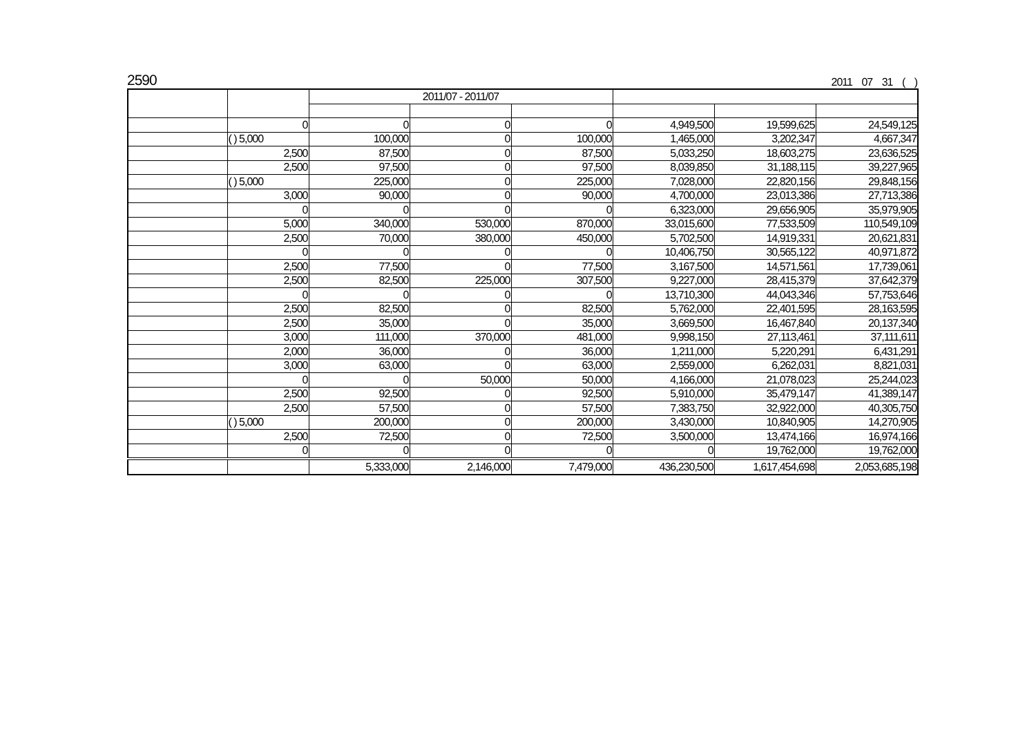2590 2011 07 31 ( )
| | | 2011/07 - 2011/07 | | | | | |
| | 0 | 0 | 0 | 0 | 4,949,500 | 19,599,625 | 24,549,125 |
| | ( ) 5,000 | 100,000 | 0 | 100,000 | 1,465,000 | 3,202,347 | 4,667,347 |
| | 2,500 | 87,500 | 0 | 87,500 | 5,033,250 | 18,603,275 | 23,636,525 |
| | 2,500 | 97,500 | 0 | 97,500 | 8,039,850 | 31,188,115 | 39,227,965 |
| | ( ) 5,000 | 225,000 | 0 | 225,000 | 7,028,000 | 22,820,156 | 29,848,156 |
| | 3,000 | 90,000 | 0 | 90,000 | 4,700,000 | 23,013,386 | 27,713,386 |
| | 0 | 0 | 0 | 0 | 6,323,000 | 29,656,905 | 35,979,905 |
| | 5,000 | 340,000 | 530,000 | 870,000 | 33,015,600 | 77,533,509 | 110,549,109 |
| | 2,500 | 70,000 | 380,000 | 450,000 | 5,702,500 | 14,919,331 | 20,621,831 |
| | 0 | 0 | 0 | 0 | 10,406,750 | 30,565,122 | 40,971,872 |
| | 2,500 | 77,500 | 0 | 77,500 | 3,167,500 | 14,571,561 | 17,739,061 |
| | 2,500 | 82,500 | 225,000 | 307,500 | 9,227,000 | 28,415,379 | 37,642,379 |
| | 0 | 0 | 0 | 0 | 13,710,300 | 44,043,346 | 57,753,646 |
| | 2,500 | 82,500 | 0 | 82,500 | 5,762,000 | 22,401,595 | 28,163,595 |
| | 2,500 | 35,000 | 0 | 35,000 | 3,669,500 | 16,467,840 | 20,137,340 |
| | 3,000 | 111,000 | 370,000 | 481,000 | 9,998,150 | 27,113,461 | 37,111,611 |
| | 2,000 | 36,000 | 0 | 36,000 | 1,211,000 | 5,220,291 | 6,431,291 |
| | 3,000 | 63,000 | 0 | 63,000 | 2,559,000 | 6,262,031 | 8,821,031 |
| | 0 | 0 | 50,000 | 50,000 | 4,166,000 | 21,078,023 | 25,244,023 |
| | 2,500 | 92,500 | 0 | 92,500 | 5,910,000 | 35,479,147 | 41,389,147 |
| | 2,500 | 57,500 | 0 | 57,500 | 7,383,750 | 32,922,000 | 40,305,750 |
| | ( ) 5,000 | 200,000 | 0 | 200,000 | 3,430,000 | 10,840,905 | 14,270,905 |
| | 2,500 | 72,500 | 0 | 72,500 | 3,500,000 | 13,474,166 | 16,974,166 |
| | 0 | 0 | 0 | 0 | 0 | 19,762,000 | 19,762,000 |
| | | 5,333,000 | 2,146,000 | 7,479,000 | 436,230,500 | 1,617,454,698 | 2,053,685,198 |